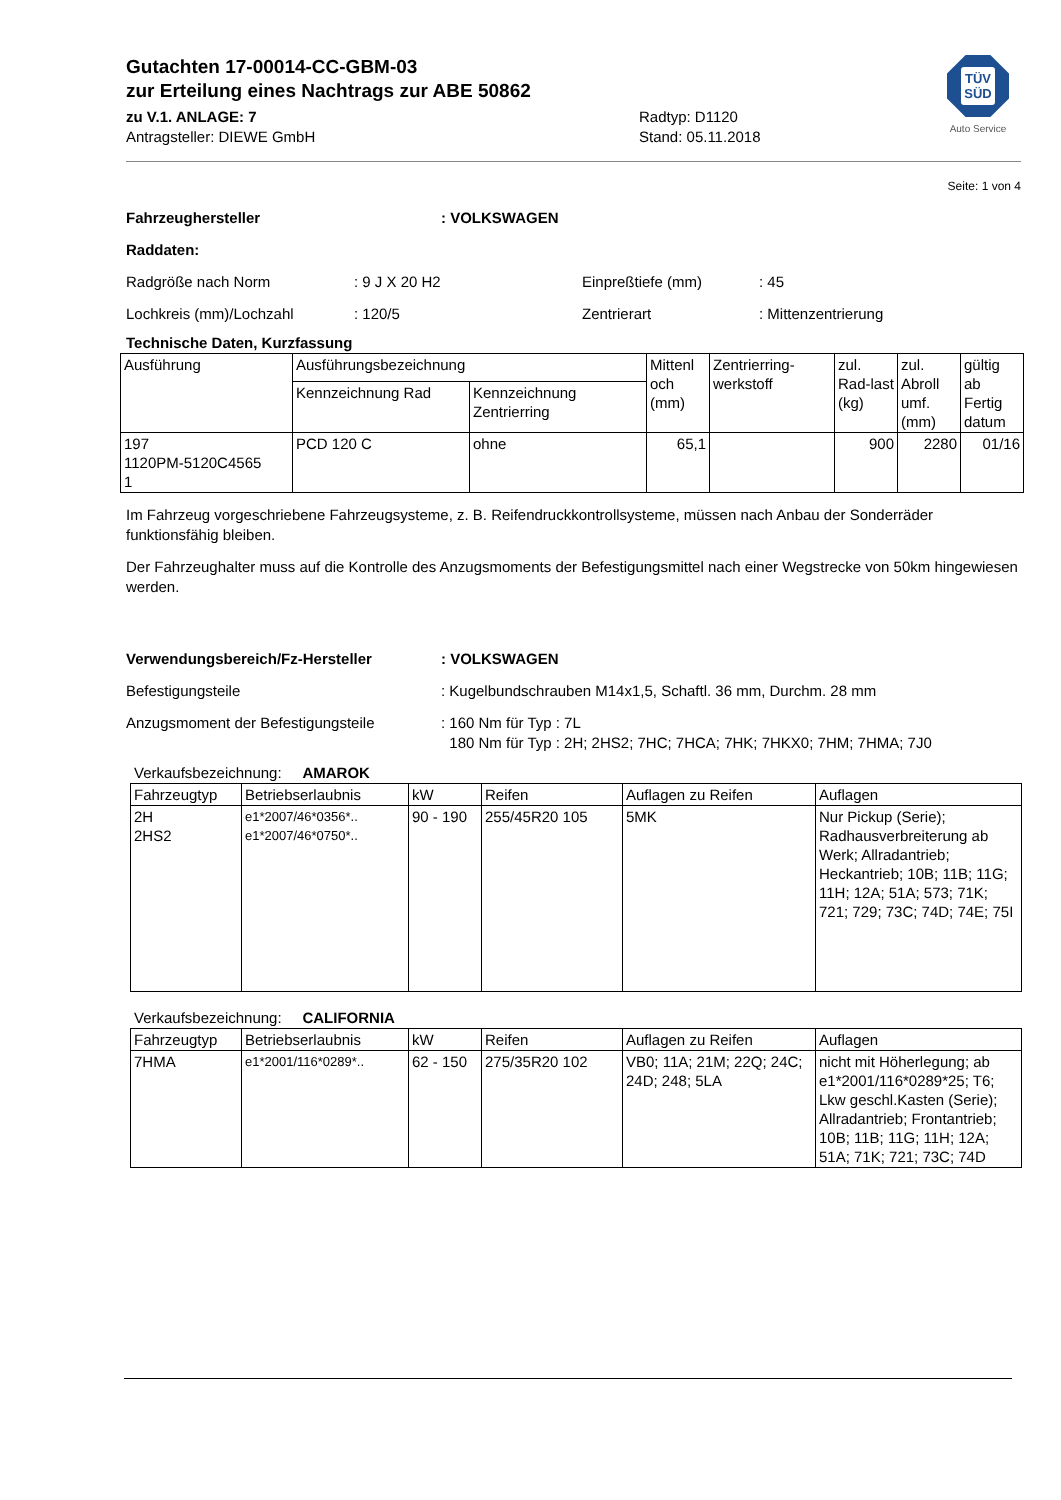TÜV
SÜD
Auto Service
Gutachten 17-00014-CC-GBM-03
zur Erteilung eines Nachtrags zur ABE 50862
zu V.1. ANLAGE: 7 Radtyp: D1120
Antragsteller: DIEWE GmbH Stand: 05.11.2018
Seite: 1 von 4
Fahrzeughersteller: VOLKSWAGEN
Raddaten:
Radgröße nach Norm: 9 J X 20 H2 Einpreßtiefe (mm): 45
Lochkreis (mm)/Lochzahl: 120/5 Zentrierart: Mittenzentrierung
Technische Daten, Kurzfassung
| Ausführung | Ausführungsbezeichnung | | Mittenl och (mm) | Zentrierring-werkstoff | zul. Rad-last (kg) | zul. Abroll umf. (mm) | gültig ab Fertig datum |
| | Kennzeichnung Rad | Kennzeichnung Zentrierring | | | | | |
| 197 1120PM-5120C4565 1 | PCD 120 C | ohne | 65,1 | | 900 | 2280 | 01/16 |
Im Fahrzeug vorgeschriebene Fahrzeugsysteme, z. B. Reifendruckkontrollsysteme, müssen nach Anbau der Sonderräder funktionsfähig bleiben.
Der Fahrzeughalter muss auf die Kontrolle des Anzugsmoments der Befestigungsmittel nach einer Wegstrecke von 50km hingewiesen werden.
Verwendungsbereich/Fz-Hersteller: VOLKSWAGEN
Befestigungsteile: Kugelbundschrauben M14x1,5, Schaftl. 36 mm, Durchm. 28 mm
Anzugsmoment der Befestigungsteile: 160 Nm für Typ : 7L
180 Nm für Typ : 2H; 2HS2; 7HC; 7HCA; 7HK; 7HKX0; 7HM; 7HMA; 7J0
Verkaufsbezeichnung: AMAROK
| Fahrzeugtyp | Betriebserlaubnis | kW | Reifen | Auflagen zu Reifen | Auflagen |
| 2H 2HS2 | e1*2007/46*0356*.. e1*2007/46*0750*.. | 90 - 190 | 255/45R20 105 | 5MK | Nur Pickup (Serie); Radhausverbreiterung ab Werk; Allradantrieb; Heckantrieb; 10B; 11B; 11G; 11H; 12A; 51A; 573; 71K; 721; 729; 73C; 74D; 74E; 75I |
Verkaufsbezeichnung: CALIFORNIA
| Fahrzeugtyp | Betriebserlaubnis | kW | Reifen | Auflagen zu Reifen | Auflagen |
| 7HMA | e1*2001/116*0289*.. | 62 - 150 | 275/35R20 102 | VB0; 11A; 21M; 22Q; 24C; 24D; 248; 5LA | nicht mit Höherlegung; ab e1*2001/116*0289*25; T6; Lkw geschl.Kasten (Serie); Allradantrieb; Frontantrieb; 10B; 11B; 11G; 11H; 12A; 51A; 71K; 721; 73C; 74D |